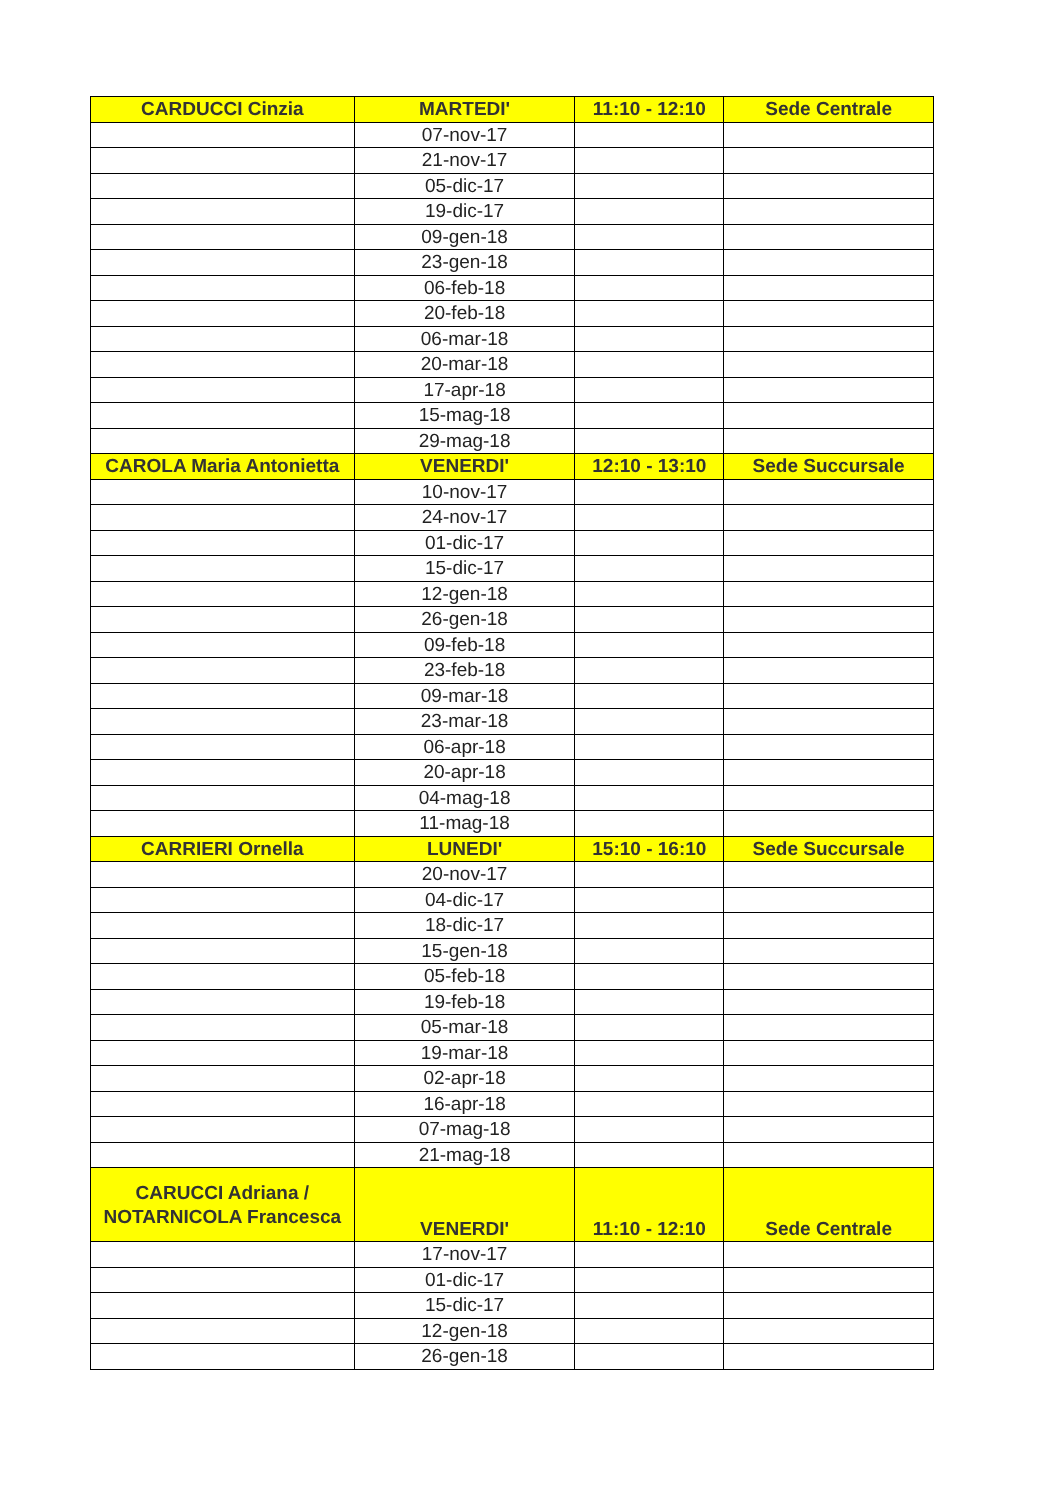| CARDUCCI Cinzia | MARTEDI' | 11:10 - 12:10 | Sede Centrale |
| | 07-nov-17 | | |
| | 21-nov-17 | | |
| | 05-dic-17 | | |
| | 19-dic-17 | | |
| | 09-gen-18 | | |
| | 23-gen-18 | | |
| | 06-feb-18 | | |
| | 20-feb-18 | | |
| | 06-mar-18 | | |
| | 20-mar-18 | | |
| | 17-apr-18 | | |
| | 15-mag-18 | | |
| | 29-mag-18 | | |
| CAROLA Maria Antonietta | VENERDI' | 12:10 - 13:10 | Sede Succursale |
| | 10-nov-17 | | |
| | 24-nov-17 | | |
| | 01-dic-17 | | |
| | 15-dic-17 | | |
| | 12-gen-18 | | |
| | 26-gen-18 | | |
| | 09-feb-18 | | |
| | 23-feb-18 | | |
| | 09-mar-18 | | |
| | 23-mar-18 | | |
| | 06-apr-18 | | |
| | 20-apr-18 | | |
| | 04-mag-18 | | |
| | 11-mag-18 | | |
| CARRIERI Ornella | LUNEDI' | 15:10 - 16:10 | Sede Succursale |
| | 20-nov-17 | | |
| | 04-dic-17 | | |
| | 18-dic-17 | | |
| | 15-gen-18 | | |
| | 05-feb-18 | | |
| | 19-feb-18 | | |
| | 05-mar-18 | | |
| | 19-mar-18 | | |
| | 02-apr-18 | | |
| | 16-apr-18 | | |
| | 07-mag-18 | | |
| | 21-mag-18 | | |
| CARUCCI Adriana / NOTARNICOLA Francesca | VENERDI' | 11:10 - 12:10 | Sede Centrale |
| | 17-nov-17 | | |
| | 01-dic-17 | | |
| | 15-dic-17 | | |
| | 12-gen-18 | | |
| | 26-gen-18 | | |